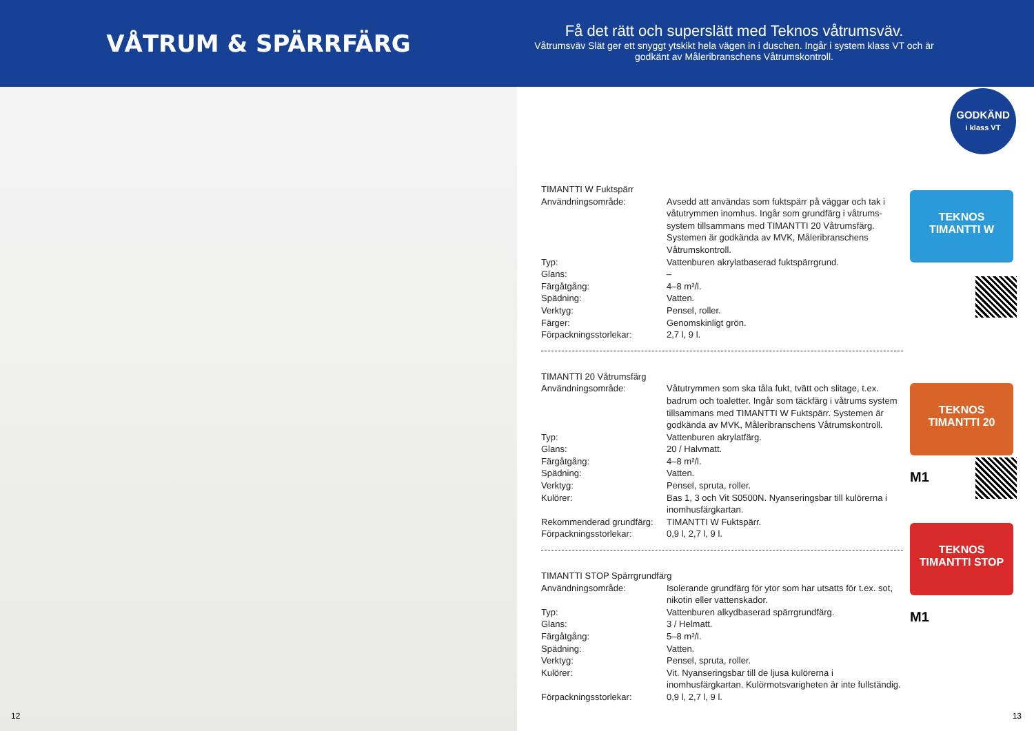VÅTRUM & SPÄRRFÄRG
Få det rätt och superslätt med Teknos våtrumsväv.
Våtrumsväv Slät ger ett snyggt ytskikt hela vägen in i duschen. Ingår i system klass VT och är godkänt av Måleribranschens Våtrumskontroll.
GODKÄND
i klass VT
| TIMANTTI W Fuktspärr | |
| Användningsområde: | Avsedd att användas som fuktspärr på väggar och tak i våtutrymmen inomhus. Ingår som grundfärg i våtrums-system tillsammans med TIMANTTI 20 Våtrumsfärg. Systemen är godkända av MVK, Måleribranschens Våtrumskontroll. |
| Typ: | Vattenburen akrylatbaserad fuktspärrgrund. |
| Glans: | – |
| Färgåtgång: | 4–8 m²/l. |
| Spädning: | Vatten. |
| Verktyg: | Pensel, roller. |
| Färger: | Genomskinligt grön. |
| Förpackningsstorlekar: | 2,7 l, 9 l. |
| TIMANTTI 20 Våtrumsfärg | |
| Användningsområde: | Våtutrymmen som ska tåla fukt, tvätt och slitage, t.ex. badrum och toaletter. Ingår som täckfärg i våtrums system tillsammans med TIMANTTI W Fuktspärr. Systemen är godkända av MVK, Måleribranschens Våtrumskontroll. |
| Typ: | Vattenburen akrylatfärg. |
| Glans: | 20 / Halvmatt. |
| Färgåtgång: | 4–8 m²/l. |
| Spädning: | Vatten. |
| Verktyg: | Pensel, spruta, roller. |
| Kulörer: | Bas 1, 3 och Vit S0500N. Nyanseringsbar till kulörerna i inomhusfärgkartan. |
| Rekommenderad grundfärg: | TIMANTTI W Fuktspärr. |
| Förpackningsstorlekar: | 0,9 l, 2,7 l, 9 l. |
| TIMANTTI STOP Spärrgrundfärg | |
| Användningsområde: | Isolerande grundfärg för ytor som har utsatts för t.ex. sot, nikotin eller vattenskador. |
| Typ: | Vattenburen alkydbaserad spärrgrundfärg. |
| Glans: | 3 / Helmatt. |
| Färgåtgång: | 5–8 m²/l. |
| Spädning: | Vatten. |
| Verktyg: | Pensel, spruta, roller. |
| Kulörer: | Vit. Nyanseringsbar till de ljusa kulörerna i inomhusfärgkartan. Kulörmotsvarigheten är inte fullständig. |
| Förpackningsstorlekar: | 0,9 l, 2,7 l, 9 l. |
TEKNOS
TIMANTTI W
TEKNOS
TIMANTTI 20
M1
TEKNOS
TIMANTTI STOP
M1
12 13